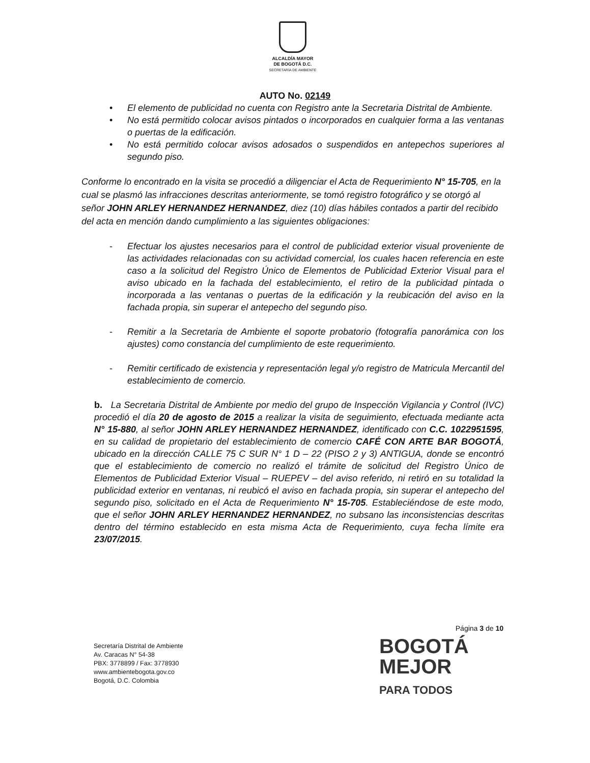ALCALDÍA MAYOR
DE BOGOTÁ D.C.
SECRETARÍA DE AMBIENTE
AUTO No. 02149
• El elemento de publicidad no cuenta con Registro ante la Secretaria Distrital de Ambiente.
• No está permitido colocar avisos pintados o incorporados en cualquier forma a las ventanas o puertas de la edificación.
• No está permitido colocar avisos adosados o suspendidos en antepechos superiores al segundo piso.
Conforme lo encontrado en la visita se procedió a diligenciar el Acta de Requerimiento N° 15-705, en la cual se plasmó las infracciones descritas anteriormente, se tomó registro fotográfico y se otorgó al señor JOHN ARLEY HERNANDEZ HERNANDEZ, diez (10) días hábiles contados a partir del recibido del acta en mención dando cumplimiento a las siguientes obligaciones:
- Efectuar los ajustes necesarios para el control de publicidad exterior visual proveniente de las actividades relacionadas con su actividad comercial, los cuales hacen referencia en este caso a la solicitud del Registro Único de Elementos de Publicidad Exterior Visual para el aviso ubicado en la fachada del establecimiento, el retiro de la publicidad pintada o incorporada a las ventanas o puertas de la edificación y la reubicación del aviso en la fachada propia, sin superar el antepecho del segundo piso.
- Remitir a la Secretaria de Ambiente el soporte probatorio (fotografía panorámica con los ajustes) como constancia del cumplimiento de este requerimiento.
- Remitir certificado de existencia y representación legal y/o registro de Matricula Mercantil del establecimiento de comercio.
b. La Secretaria Distrital de Ambiente por medio del grupo de Inspección Vigilancia y Control (IVC) procedió el día 20 de agosto de 2015 a realizar la visita de seguimiento, efectuada mediante acta N° 15-880, al señor JOHN ARLEY HERNANDEZ HERNANDEZ, identificado con C.C. 1022951595, en su calidad de propietario del establecimiento de comercio CAFÉ CON ARTE BAR BOGOTÁ, ubicado en la dirección CALLE 75 C SUR N° 1 D – 22 (PISO 2 y 3) ANTIGUA, donde se encontró que el establecimiento de comercio no realizó el trámite de solicitud del Registro Único de Elementos de Publicidad Exterior Visual – RUEPEV – del aviso referido, ni retiró en su totalidad la publicidad exterior en ventanas, ni reubicó el aviso en fachada propia, sin superar el antepecho del segundo piso, solicitado en el Acta de Requerimiento N° 15-705. Estableciéndose de este modo, que el señor JOHN ARLEY HERNANDEZ HERNANDEZ, no subsano las inconsistencias descritas dentro del término establecido en esta misma Acta de Requerimiento, cuya fecha límite era 23/07/2015.
Página 3 de 10
Secretaría Distrital de Ambiente
Av. Caracas N° 54-38
PBX: 3778899 / Fax: 3778930
www.ambientebogota.gov.co
Bogotá, D.C. Colombia
BOGOTÁ
MEJOR
PARA TODOS